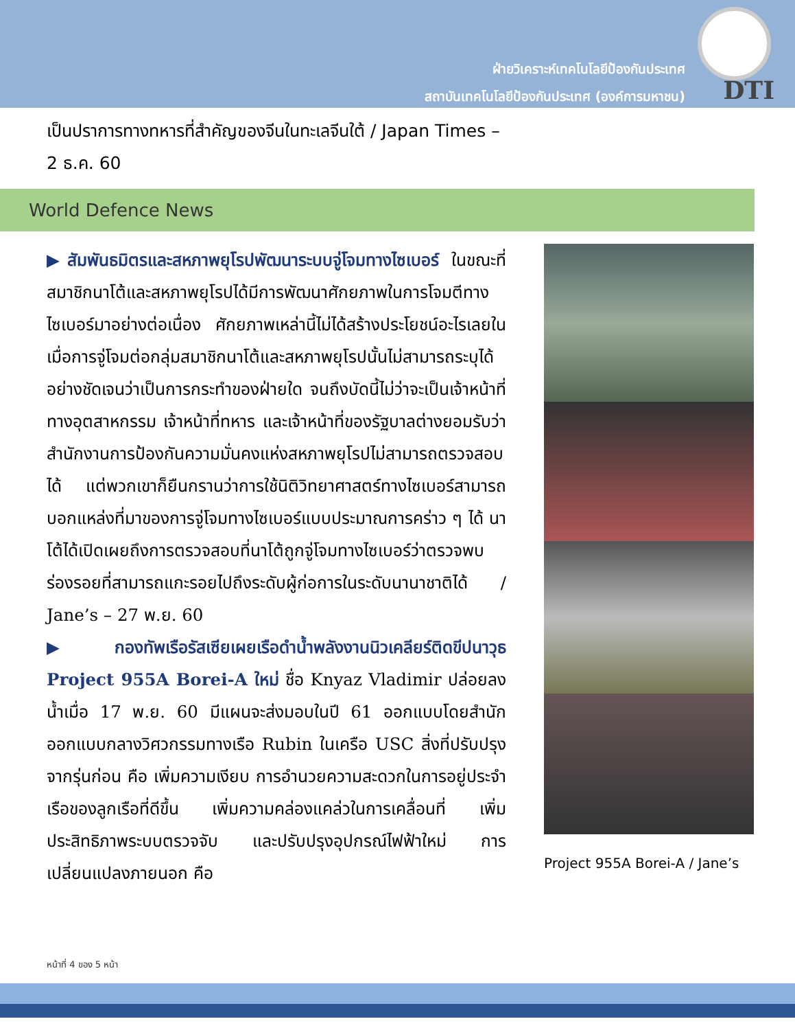ฝ่ายวิเคราะห์เทคโนโลยีป้องกันประเทศ
สถาบันเทคโนโลยีป้องกันประเทศ (องค์การมหาชน)
DTI
เป็นปราการทางทหารที่สำคัญของจีนในทะเลจีนใต้ / Japan Times – 2 ธ.ค. 60
World Defence News
▶สัมพันธมิตรและสหภาพยุโรปพัฒนาระบบจู่โจมทางไซเบอร์ ในขณะที่สมาชิกนาโต้และสหภาพยุโรปได้มีการพัฒนาศักยภาพในการโจมตีทางไซเบอร์มาอย่างต่อเนื่อง ศักยภาพเหล่านี้ไม่ได้สร้างประโยชน์อะไรเลยในเมื่อการจู่โจมต่อกลุ่มสมาชิกนาโต้และสหภาพยุโรปนั้นไม่สามารถระบุได้อย่างชัดเจนว่าเป็นการกระทำของฝ่ายใด จนถึงบัดนี้ไม่ว่าจะเป็นเจ้าหน้าที่ทางอุตสาหกรรม เจ้าหน้าที่ทหาร และเจ้าหน้าที่ของรัฐบาลต่างยอมรับว่าสำนักงานการป้องกันความมั่นคงแห่งสหภาพยุโรปไม่สามารถตรวจสอบได้ แต่พวกเขาก็ยืนกรานว่าการใช้นิติวิทยาศาสตร์ทางไซเบอร์สามารถบอกแหล่งที่มาของการจู่โจมทางไซเบอร์แบบประมาณการคร่าว ๆ ได้ นาโต้ได้เปิดเผยถึงการตรวจสอบที่นาโต้ถูกจู่โจมทางไซเบอร์ว่าตรวจพบร่องรอยที่สามารถแกะรอยไปถึงระดับผู้ก่อการในระดับนานาชาติได้ / Jane’s – 27 พ.ย. 60
▶กองทัพเรือรัสเซียเผยเรือดำน้ำพลังงานนิวเคลียร์ติดขีปนาวุธ Project 955A Borei-A ใหม่ ชื่อ Knyaz Vladimir ปล่อยลงน้ำเมื่อ 17 พ.ย. 60 มีแผนจะส่งมอบในปี 61 ออกแบบโดยสำนักออกแบบกลางวิศวกรรมทางเรือ Rubin ในเครือ USC สิ่งที่ปรับปรุงจากรุ่นก่อน คือ เพิ่มความเงียบ การอำนวยความสะดวกในการอยู่ประจำเรือของลูกเรือที่ดีขึ้น เพิ่มความคล่องแคล่วในการเคลื่อนที่ เพิ่มประสิทธิภาพระบบตรวจจับ และปรับปรุงอุปกรณ์ไฟฟ้าใหม่ การเปลี่ยนแปลงภายนอก คือ
Project 955A Borei-A / Jane’s
หน้าที่ 4 ของ 5 หน้า